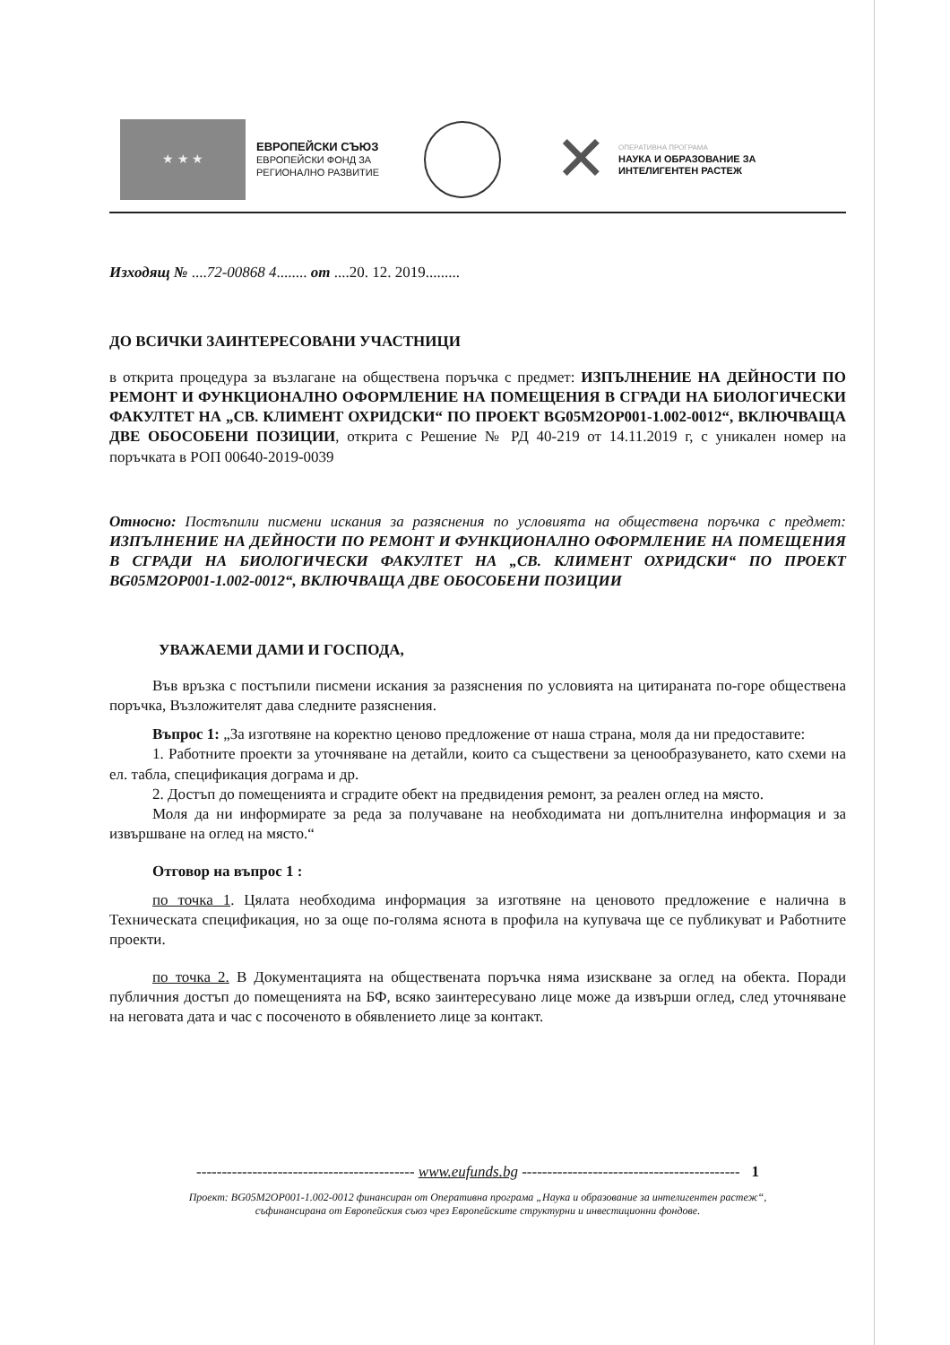★ ★ ★
ЕВРОПЕЙСКИ СЪЮЗ
ЕВРОПЕЙСКИ ФОНД ЗА
РЕГИОНАЛНО РАЗВИТИЕ
✕
ОПЕРАТИВНА ПРОГРАМА
НАУКА И ОБРАЗОВАНИЕ ЗА
ИНТЕЛИГЕНТЕН РАСТЕЖ
Изходящ № ....72-00868 4........ от ....20. 12. 2019.........
ДО ВСИЧКИ ЗАИНТЕРЕСОВАНИ УЧАСТНИЦИ
в открита процедура за възлагане на обществена поръчка с предмет: ИЗПЪЛНЕНИЕ НА ДЕЙНОСТИ ПО РЕМОНТ И ФУНКЦИОНАЛНО ОФОРМЛЕНИЕ НА ПОМЕЩЕНИЯ В СГРАДИ НА БИОЛОГИЧЕСКИ ФАКУЛТЕТ НА „СВ. КЛИМЕНТ ОХРИДСКИ“ ПО ПРОЕКТ BG05M2OP001-1.002-0012“, ВКЛЮЧВАЩА ДВЕ ОБОСОБЕНИ ПОЗИЦИИ, открита с Решение № РД 40-219 от 14.11.2019 г, с уникален номер на поръчката в РОП 00640-2019-0039
Относно: Постъпили писмени искания за разяснения по условията на обществена поръчка с предмет: ИЗПЪЛНЕНИЕ НА ДЕЙНОСТИ ПО РЕМОНТ И ФУНКЦИОНАЛНО ОФОРМЛЕНИЕ НА ПОМЕЩЕНИЯ В СГРАДИ НА БИОЛОГИЧЕСКИ ФАКУЛТЕТ НА „СВ. КЛИМЕНТ ОХРИДСКИ“ ПО ПРОЕКТ BG05M2OP001-1.002-0012“, ВКЛЮЧВАЩА ДВЕ ОБОСОБЕНИ ПОЗИЦИИ
УВАЖАЕМИ ДАМИ И ГОСПОДА,
Във връзка с постъпили писмени искания за разяснения по условията на цитираната по-горе обществена поръчка, Възложителят дава следните разяснения.
Въпрос 1: „За изготвяне на коректно ценово предложение от наша страна, моля да ни предоставите:
1. Работните проекти за уточняване на детайли, които са съществени за ценообразуването, като схеми на ел. табла, спецификация дограма и др.
2. Достъп до помещенията и сградите обект на предвидения ремонт, за реален оглед на място.
Моля да ни информирате за реда за получаване на необходимата ни допълнителна информация и за извършване на оглед на място.“
Отговор на въпрос 1 :
по точка 1. Цялата необходима информация за изготвяне на ценовото предложение е налична в Техническата спецификация, но за още по-голяма яснота в профила на купувача ще се публикуват и Работните проекти.
по точка 2. В Документацията на обществената поръчка няма изискване за оглед на обекта. Поради публичния достъп до помещенията на БФ, всяко заинтересувано лице може да извърши оглед, след уточняване на неговата дата и час с посоченото в обявлението лице за контакт.
------------------------------------------- www.eufunds.bg ------------------------------------------- 1
Проект: BG05M2OP001-1.002-0012 финансиран от Оперативна програма „Наука и образование за интелигентен растеж“,
съфинансирана от Европейския съюз чрез Европейските структурни и инвестиционни фондове.